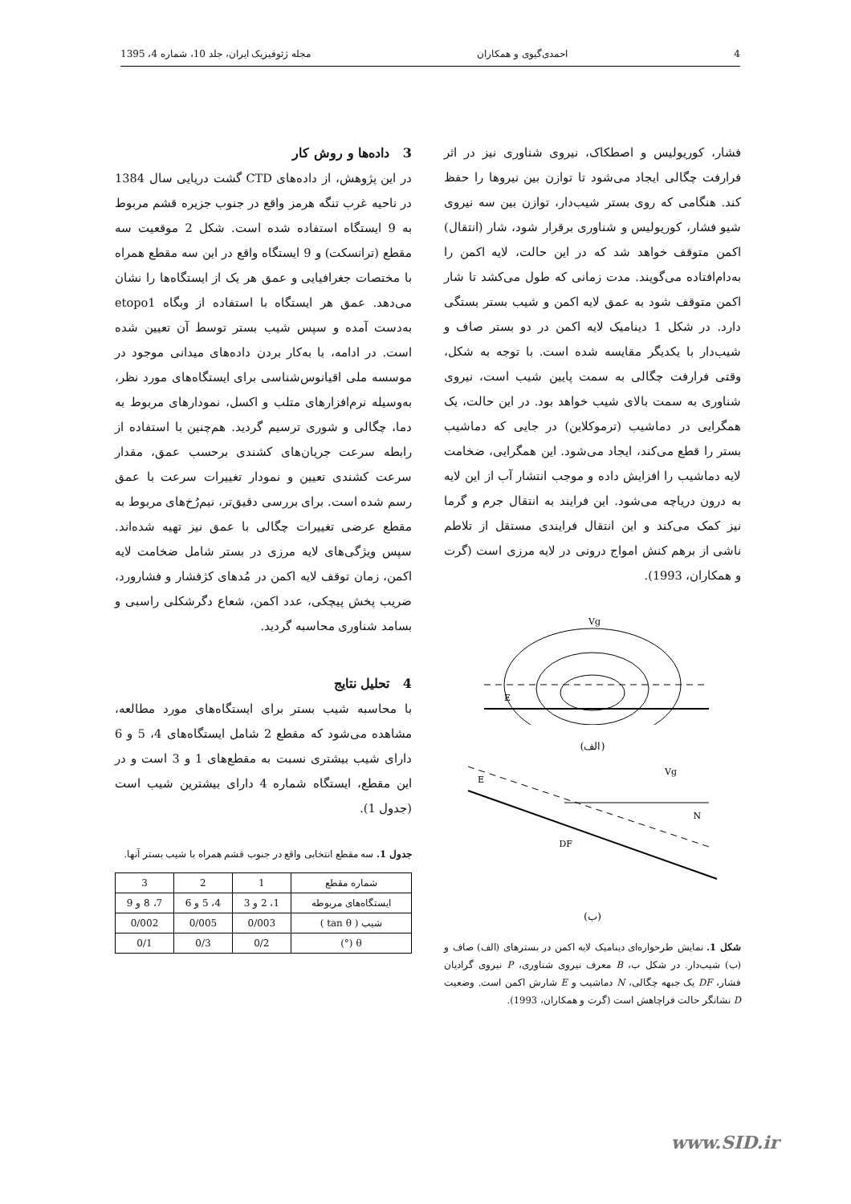4 احمدی‌گیوی و همکاران مجله ژئوفیزیک ایران، جلد 10، شماره 4، 1395
فشار، کوریولیس و اصطکاک، نیروی شناوری نیز در اثر فرارفت چگالی ایجاد می‌شود تا توازن بین نیروها را حفظ کند. هنگامی که روی بستر شیب‌دار، توازن بین سه نیروی شیو فشار، کوریولیس و شناوری برقرار شود، شار (انتقال) اکمن متوقف خواهد شد که در این حالت، لایه اکمن را به‌دام‌افتاده می‌گویند. مدت زمانی که طول می‌کشد تا شار اکمن متوقف شود به عمق لایه اکمن و شیب بستر بستگی دارد. در شکل 1 دینامیک لایه اکمن در دو بستر صاف و شیب‌دار با یکدیگر مقایسه شده است. با توجه به شکل، وقتی فرارفت چگالی به سمت پایین شیب است، نیروی شناوری به سمت بالای شیب خواهد بود. در این حالت، یک همگرایی در دماشیب (ترموکلاین) در جایی که دماشیب بستر را قطع می‌کند، ایجاد می‌شود. این همگرایی، ضخامت لایه دماشیب را افزایش داده و موجب انتشار آب از این لایه به درون دریاچه می‌شود. این فرایند به انتقال جرم و گرما نیز کمک می‌کند و این انتقال فرایندی مستقل از تلاطم ناشی از برهم کنش امواج درونی در لایه مرزی است (گرت و همکاران، 1993).
Vg
E
(الف)
Vg
E
DF
N
(ب)
شکل 1. نمایش طرحواره‌ای دینامیک لایه اکمن در بسترهای (الف) صاف و (ب) شیب‌دار. در شکل ب، B معرف نیروی شناوری، P نیروی گرادیان فشار، DF یک جبهه چگالی، N دماشیب و E شارش اکمن است. وضعیت D نشانگر حالت فراچاهش است (گرت و همکاران، 1993).
3 داده‌ها و روش کار
در این پژوهش، از داده‌های CTD گشت دریایی سال 1384 در ناحیه غرب تنگه هرمز واقع در جنوب جزیره قشم مربوط به 9 ایستگاه استفاده شده است. شکل 2 موقعیت سه مقطع (ترانسکت) و 9 ایستگاه واقع در این سه مقطع همراه با مختصات جغرافیایی و عمق هر یک از ایستگاه‌ها را نشان می‌دهد. عمق هر ایستگاه با استفاده از وبگاه etopo1 به‌دست آمده و سپس شیب بستر توسط آن تعیین شده است. در ادامه، با به‌کار بردن داده‌های میدانی موجود در موسسه ملی اقیانوس‌شناسی برای ایستگاه‌های مورد نظر، به‌وسیله نرم‌افزارهای متلب و اکسل، نمودارهای مربوط به دما، چگالی و شوری ترسیم گردید. هم‌چنین با استفاده از رابطه سرعت جریان‌های کشندی برحسب عمق، مقدار سرعت کشندی تعیین و نمودار تغییرات سرعت با عمق رسم شده است. برای بررسی دقیق‌تر، نیم‌رُخ‌های مربوط به مقطع عرضی تغییرات چگالی با عمق نیز تهیه شده‌اند. سپس ویژگی‌های لایه مرزی در بستر شامل ضخامت لایه اکمن، زمان توقف لایه اکمن در مُدهای کژفشار و فشارورد، ضریب پخش پیچکی، عدد اکمن، شعاع دگرشکلی راسبی و بسامد شناوری محاسبه گردید.
4 تحلیل نتایج
با محاسبه شیب بستر برای ایستگاه‌های مورد مطالعه، مشاهده می‌شود که مقطع 2 شامل ایستگاه‌های 4، 5 و 6 دارای شیب بیشتری نسبت به مقطع‌های 1 و 3 است و در این مقطع، ایستگاه شماره 4 دارای بیشترین شیب است (جدول 1).
جدول 1. سه مقطع انتخابی واقع در جنوب قشم همراه با شیب بستر آنها.
| شماره مقطع | 1 | 2 | 3 |
| ایستگاه‌های مربوطه | 1، 2 و 3 | 4، 5 و 6 | 7، 8 و 9 |
| شیب ( tan θ ) | 0/003 | 0/005 | 0/002 |
| θ (°) | 0/2 | 0/3 | 0/1 |
www.SID.ir